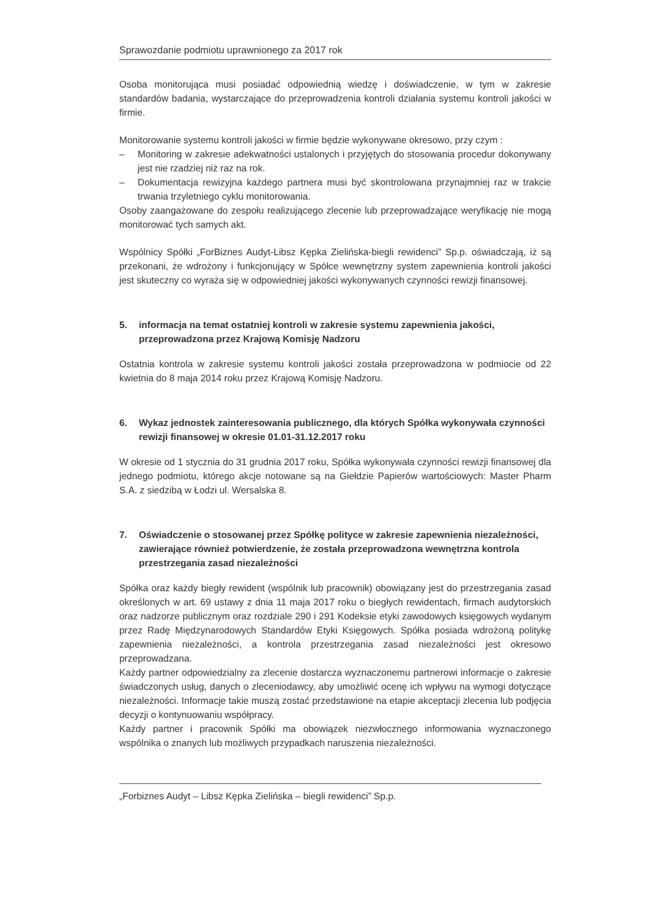Sprawozdanie podmiotu uprawnionego za 2017 rok
Osoba monitorująca musi posiadać odpowiednią wiedzę i doświadczenie, w tym w zakresie standardów badania, wystarczające do przeprowadzenia kontroli działania systemu kontroli jakości w firmie.
Monitorowanie systemu kontroli jakości w firmie będzie wykonywane okresowo, przy czym :
– Monitoring w zakresie adekwatności ustalonych i przyjętych do stosowania procedur dokonywany jest nie rzadziej niż raz na rok.
– Dokumentacja rewizyjna każdego partnera musi być skontrolowana przynajmniej raz w trakcie trwania trzyletniego cyklu monitorowania.
Osoby zaangażowane do zespołu realizującego zlecenie lub przeprowadzające weryfikację nie mogą monitorować tych samych akt.
Wspólnicy Spółki „ForBiznes Audyt-Libsz Kępka Zielińska-biegli rewidenci” Sp.p. oświadczają, iż są przekonani, że wdrożony i funkcjonujący w Spółce wewnętrzny system zapewnienia kontroli jakości jest skuteczny co wyraża się w odpowiedniej jakości wykonywanych czynności rewizji finansowej.
5. informacja na temat ostatniej kontroli w zakresie systemu zapewnienia jakości, przeprowadzona przez Krajową Komisję Nadzoru
Ostatnia kontrola w zakresie systemu kontroli jakości została przeprowadzona w podmiocie od 22 kwietnia do 8 maja 2014 roku przez Krajową Komisję Nadzoru.
6. Wykaz jednostek zainteresowania publicznego, dla których Spółka wykonywała czynności rewizji finansowej w okresie 01.01-31.12.2017 roku
W okresie od 1 stycznia do 31 grudnia 2017 roku, Spółka wykonywała czynności rewizji finansowej dla jednego podmiotu, którego akcje notowane są na Giełdzie Papierów wartościowych: Master Pharm S.A. z siedzibą w Łodzi ul. Wersalska 8.
7. Oświadczenie o stosowanej przez Spółkę polityce w zakresie zapewnienia niezależności, zawierające również potwierdzenie, że została przeprowadzona wewnętrzna kontrola przestrzegania zasad niezależności
Spółka oraz każdy biegły rewident (wspólnik lub pracownik) obowiązany jest do przestrzegania zasad określonych w art. 69 ustawy z dnia 11 maja 2017 roku o biegłych rewidentach, firmach audytorskich oraz nadzorze publicznym oraz rozdziale 290 i 291 Kodeksie etyki zawodowych księgowych wydanym przez Radę Międzynarodowych Standardów Etyki Księgowych. Spółka posiada wdrożoną politykę zapewnienia niezależności, a kontrola przestrzegania zasad niezależności jest okresowo przeprowadzana.
Każdy partner odpowiedzialny za zlecenie dostarcza wyznaczonemu partnerowi informacje o zakresie świadczonych usług, danych o zleceniodawcy, aby umożliwić ocenę ich wpływu na wymogi dotyczące niezależności. Informacje takie muszą zostać przedstawione na etapie akceptacji zlecenia lub podjęcia decyzji o kontynuowaniu współpracy.
Każdy partner i pracownik Spółki ma obowiązek niezwłocznego informowania wyznaczonego wspólnika o znanych lub możliwych przypadkach naruszenia niezależności.
„Forbiznes Audyt – Libsz Kępka Zielińska – biegli rewidenci” Sp.p.